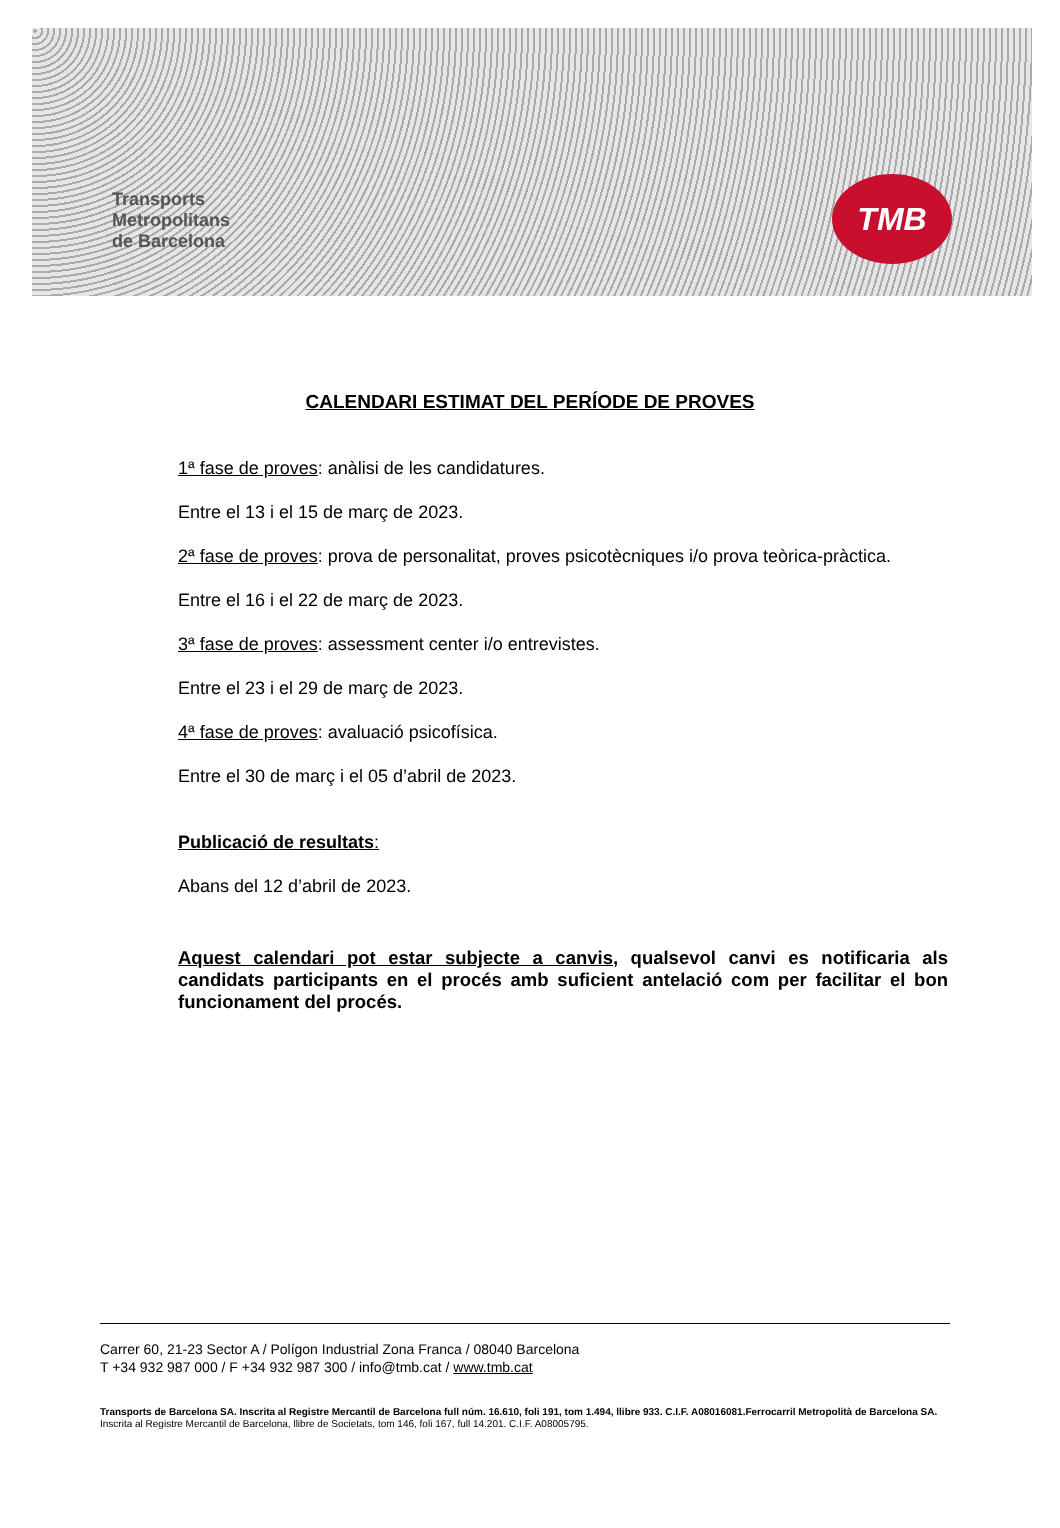Transports
Metropolitans
de Barcelona
TMB
CALENDARI ESTIMAT DEL PERÍODE DE PROVES
1ª fase de proves: anàlisi de les candidatures.
Entre el 13 i el 15 de març de 2023.
2ª fase de proves: prova de personalitat, proves psicotècniques i/o prova teòrica-pràctica.
Entre el 16 i el 22 de març de 2023.
3ª fase de proves: assessment center i/o entrevistes.
Entre el 23 i el 29 de març de 2023.
4ª fase de proves: avaluació psicofísica.
Entre el 30 de març i el 05 d’abril de 2023.
Publicació de resultats:
Abans del 12 d’abril de 2023.
Aquest calendari pot estar subjecte a canvis, qualsevol canvi es notificaria als candidats participants en el procés amb suficient antelació com per facilitar el bon funcionament del procés.
Carrer 60, 21-23 Sector A / Polígon Industrial Zona Franca / 08040 Barcelona
T +34 932 987 000 / F +34 932 987 300 / info@tmb.cat / www.tmb.cat
Transports de Barcelona SA. Inscrita al Registre Mercantil de Barcelona full núm. 16.610, foli 191, tom 1.494, llibre 933. C.I.F. A08016081.Ferrocarril Metropolità de Barcelona SA. Inscrita al Registre Mercantil de Barcelona, llibre de Societats, tom 146, foli 167, full 14.201. C.I.F. A08005795.